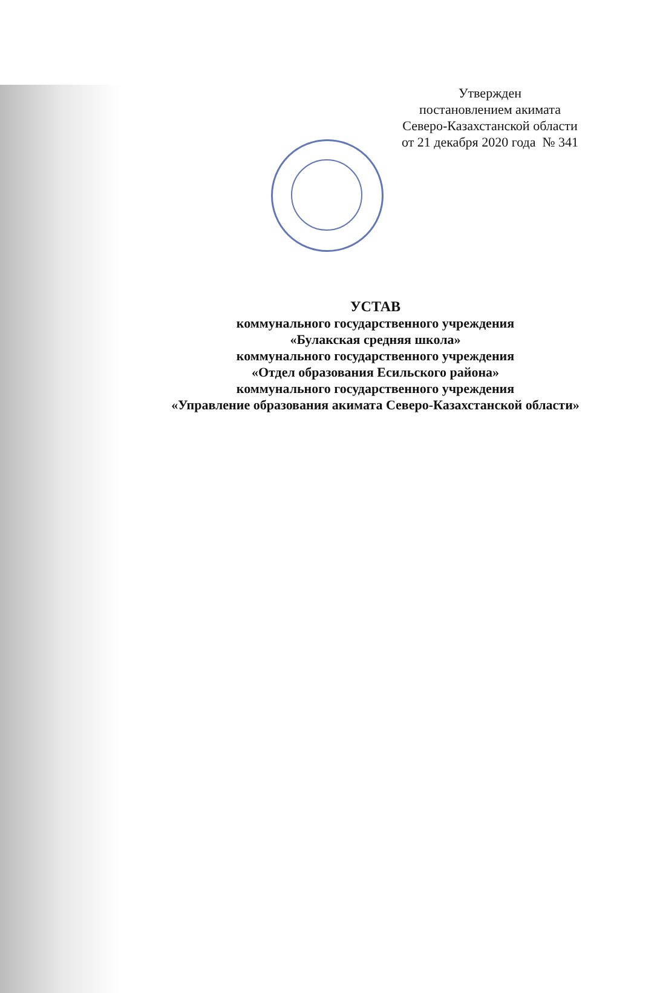Утвержден
постановлением акимата
Северо-Казахстанской области
от 21 декабря 2020 года № 341
УСТАВ
коммунального государственного учреждения
«Булакская средняя школа»
коммунального государственного учреждения
«Отдел образования Есильского района»
коммунального государственного учреждения
«Управление образования акимата Северо-Казахстанской области»